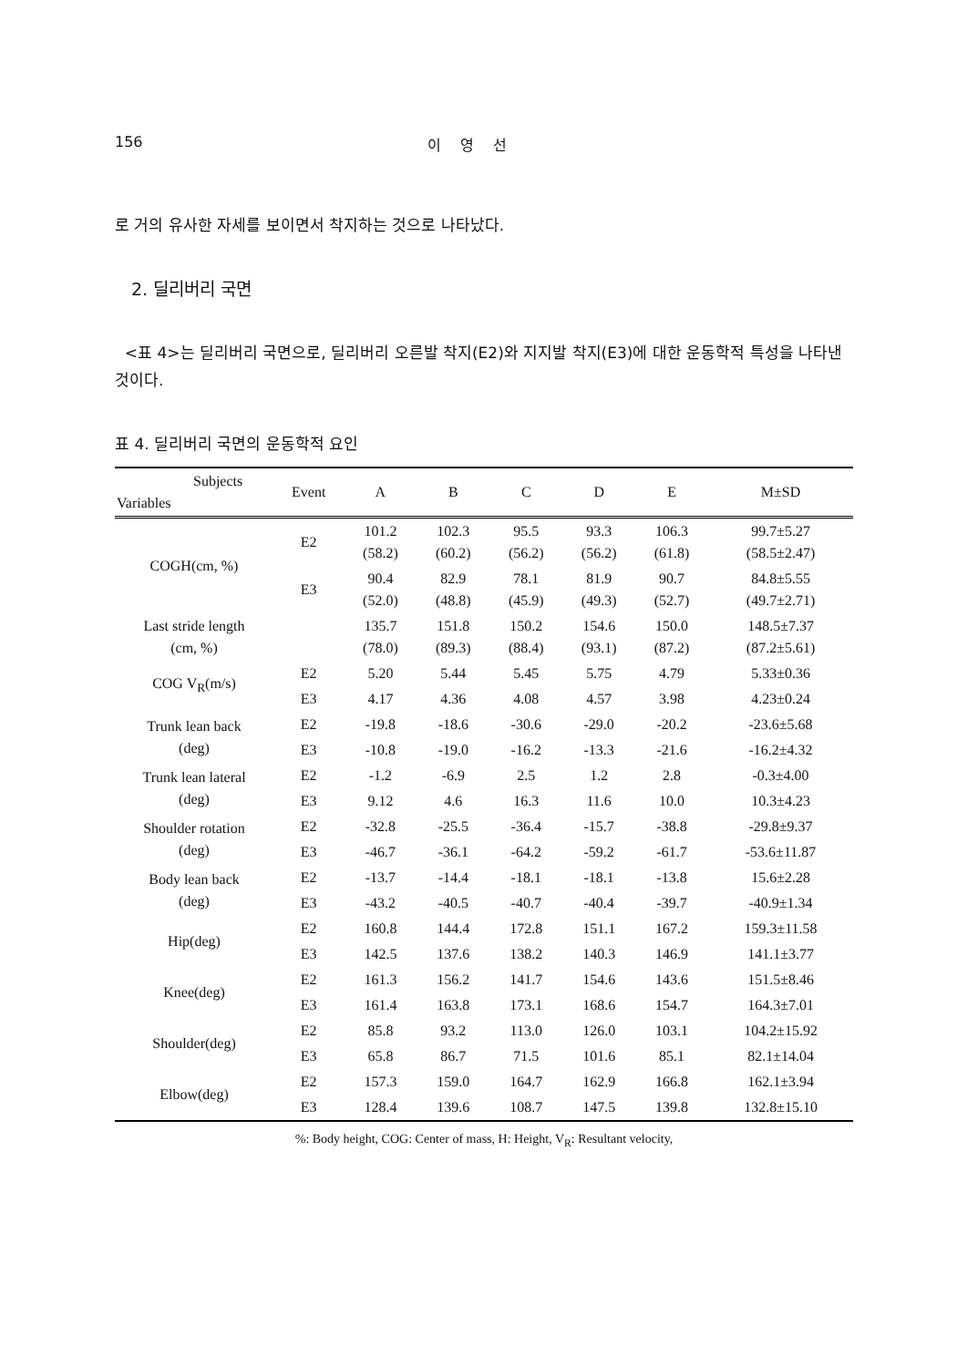156 이 영 선
로 거의 유사한 자세를 보이면서 착지하는 것으로 나타났다.
2. 딜리버리 국면
<표 4>는 딜리버리 국면으로, 딜리버리 오른발 착지(E2)와 지지발 착지(E3)에 대한 운동학적 특성을 나타낸 것이다.
표 4. 딜리버리 국면의 운동학적 요인
| Subjects Variables | Event | A | B | C | D | E | M±SD |
| --- | --- | --- | --- | --- | --- | --- | --- |
| COGH(cm, %) | E2 | 101.2 (58.2) | 102.3 (60.2) | 95.5 (56.2) | 93.3 (56.2) | 106.3 (61.8) | 99.7±5.27 (58.5±2.47) |
| | E3 | 90.4 (52.0) | 82.9 (48.8) | 78.1 (45.9) | 81.9 (49.3) | 90.7 (52.7) | 84.8±5.55 (49.7±2.71) |
| Last stride length (cm, %) | | 135.7 (78.0) | 151.8 (89.3) | 150.2 (88.4) | 154.6 (93.1) | 150.0 (87.2) | 148.5±7.37 (87.2±5.61) |
| COG V<sub>R</sub>(m/s) | E2 | 5.20 | 5.44 | 5.45 | 5.75 | 4.79 | 5.33±0.36 |
| | E3 | 4.17 | 4.36 | 4.08 | 4.57 | 3.98 | 4.23±0.24 |
| Trunk lean back (deg) | E2 | -19.8 | -18.6 | -30.6 | -29.0 | -20.2 | -23.6±5.68 |
| | E3 | -10.8 | -19.0 | -16.2 | -13.3 | -21.6 | -16.2±4.32 |
| Trunk lean lateral (deg) | E2 | -1.2 | -6.9 | 2.5 | 1.2 | 2.8 | -0.3±4.00 |
| | E3 | 9.12 | 4.6 | 16.3 | 11.6 | 10.0 | 10.3±4.23 |
| Shoulder rotation (deg) | E2 | -32.8 | -25.5 | -36.4 | -15.7 | -38.8 | -29.8±9.37 |
| | E3 | -46.7 | -36.1 | -64.2 | -59.2 | -61.7 | -53.6±11.87 |
| Body lean back (deg) | E2 | -13.7 | -14.4 | -18.1 | -18.1 | -13.8 | 15.6±2.28 |
| | E3 | -43.2 | -40.5 | -40.7 | -40.4 | -39.7 | -40.9±1.34 |
| Hip(deg) | E2 | 160.8 | 144.4 | 172.8 | 151.1 | 167.2 | 159.3±11.58 |
| | E3 | 142.5 | 137.6 | 138.2 | 140.3 | 146.9 | 141.1±3.77 |
| Knee(deg) | E2 | 161.3 | 156.2 | 141.7 | 154.6 | 143.6 | 151.5±8.46 |
| | E3 | 161.4 | 163.8 | 173.1 | 168.6 | 154.7 | 164.3±7.01 |
| Shoulder(deg) | E2 | 85.8 | 93.2 | 113.0 | 126.0 | 103.1 | 104.2±15.92 |
| | E3 | 65.8 | 86.7 | 71.5 | 101.6 | 85.1 | 82.1±14.04 |
| Elbow(deg) | E2 | 157.3 | 159.0 | 164.7 | 162.9 | 166.8 | 162.1±3.94 |
| | E3 | 128.4 | 139.6 | 108.7 | 147.5 | 139.8 | 132.8±15.10 |
%: Body height, COG: Center of mass, H: Height, V<sub>R</sub>: Resultant velocity,